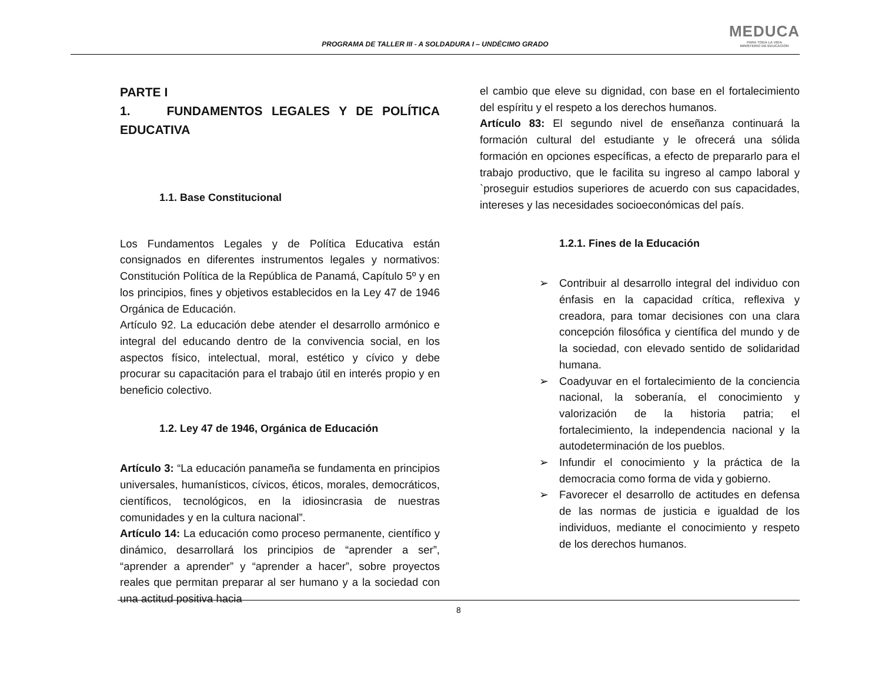PROGRAMA DE TALLER III - A SOLDADURA I – UNDÉCIMO GRADO
MEDUCA
PARA TODA LA VIDA
MINISTERIO DE EDUCACIÓN
PARTE I
1. FUNDAMENTOS LEGALES Y DE POLÍTICA EDUCATIVA
1.1. Base Constitucional
Los Fundamentos Legales y de Política Educativa están consignados en diferentes instrumentos legales y normativos: Constitución Política de la República de Panamá, Capítulo 5º y en los principios, fines y objetivos establecidos en la Ley 47 de 1946 Orgánica de Educación.
Artículo 92. La educación debe atender el desarrollo armónico e integral del educando dentro de la convivencia social, en los aspectos físico, intelectual, moral, estético y cívico y debe procurar su capacitación para el trabajo útil en interés propio y en beneficio colectivo.
1.2. Ley 47 de 1946, Orgánica de Educación
Artículo 3: “La educación panameña se fundamenta en principios universales, humanísticos, cívicos, éticos, morales, democráticos, científicos, tecnológicos, en la idiosincrasia de nuestras comunidades y en la cultura nacional”.
Artículo 14: La educación como proceso permanente, científico y dinámico, desarrollará los principios de “aprender a ser”, “aprender a aprender” y “aprender a hacer”, sobre proyectos reales que permitan preparar al ser humano y a la sociedad con una actitud positiva hacia
el cambio que eleve su dignidad, con base en el fortalecimiento del espíritu y el respeto a los derechos humanos.
Artículo 83: El segundo nivel de enseñanza continuará la formación cultural del estudiante y le ofrecerá una sólida formación en opciones específicas, a efecto de prepararlo para el trabajo productivo, que le facilita su ingreso al campo laboral y `proseguir estudios superiores de acuerdo con sus capacidades, intereses y las necesidades socioeconómicas del país.
1.2.1. Fines de la Educación
➢ Contribuir al desarrollo integral del individuo con énfasis en la capacidad crítica, reflexiva y creadora, para tomar decisiones con una clara concepción filosófica y científica del mundo y de la sociedad, con elevado sentido de solidaridad humana.
➢ Coadyuvar en el fortalecimiento de la conciencia nacional, la soberanía, el conocimiento y valorización de la historia patria; el fortalecimiento, la independencia nacional y la autodeterminación de los pueblos.
➢ Infundir el conocimiento y la práctica de la democracia como forma de vida y gobierno.
➢ Favorecer el desarrollo de actitudes en defensa de las normas de justicia e igualdad de los individuos, mediante el conocimiento y respeto de los derechos humanos.
8